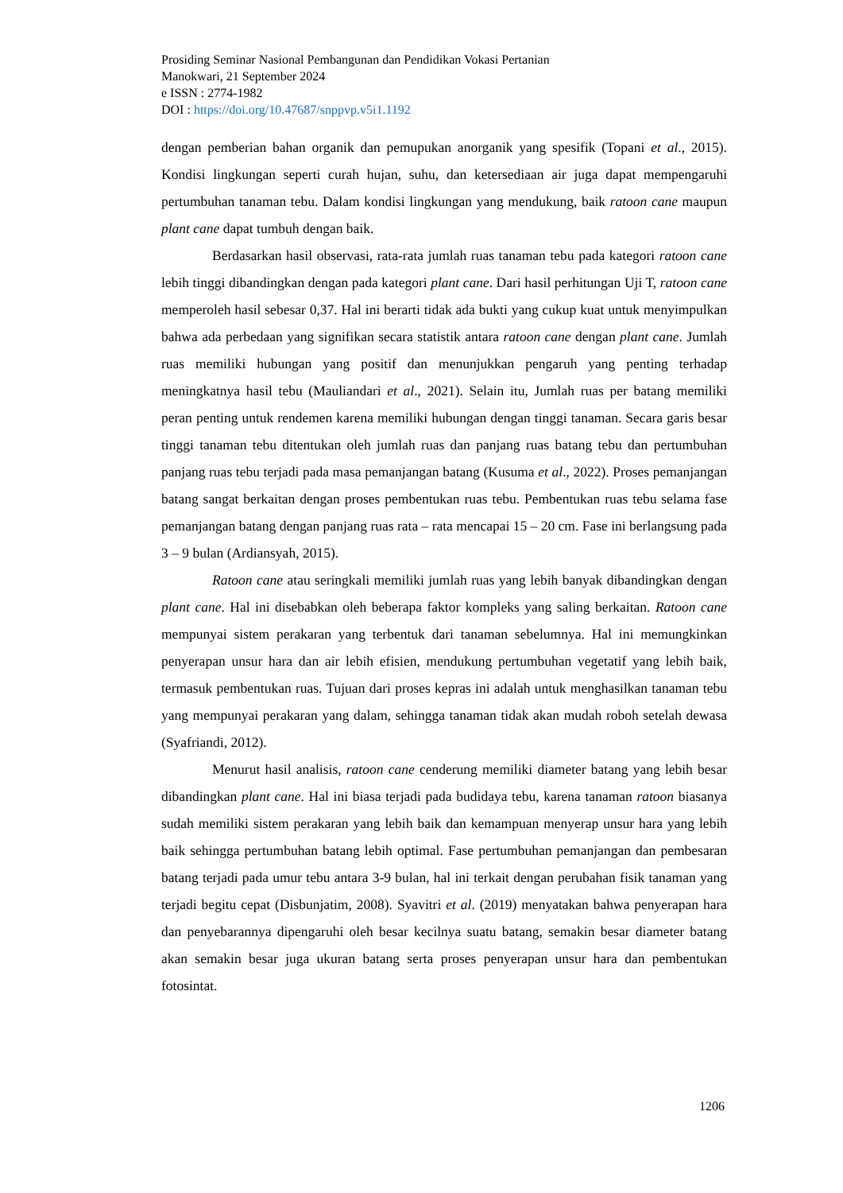Prosiding Seminar Nasional Pembangunan dan Pendidikan Vokasi Pertanian
Manokwari, 21 September 2024
e ISSN : 2774-1982
DOI : https://doi.org/10.47687/snppvp.v5i1.1192
dengan pemberian bahan organik dan pemupukan anorganik yang spesifik (Topani et al., 2015). Kondisi lingkungan seperti curah hujan, suhu, dan ketersediaan air juga dapat mempengaruhi pertumbuhan tanaman tebu. Dalam kondisi lingkungan yang mendukung, baik ratoon cane maupun plant cane dapat tumbuh dengan baik.
Berdasarkan hasil observasi, rata-rata jumlah ruas tanaman tebu pada kategori ratoon cane lebih tinggi dibandingkan dengan pada kategori plant cane. Dari hasil perhitungan Uji T, ratoon cane memperoleh hasil sebesar 0,37. Hal ini berarti tidak ada bukti yang cukup kuat untuk menyimpulkan bahwa ada perbedaan yang signifikan secara statistik antara ratoon cane dengan plant cane. Jumlah ruas memiliki hubungan yang positif dan menunjukkan pengaruh yang penting terhadap meningkatnya hasil tebu (Mauliandari et al., 2021). Selain itu, Jumlah ruas per batang memiliki peran penting untuk rendemen karena memiliki hubungan dengan tinggi tanaman. Secara garis besar tinggi tanaman tebu ditentukan oleh jumlah ruas dan panjang ruas batang tebu dan pertumbuhan panjang ruas tebu terjadi pada masa pemanjangan batang (Kusuma et al., 2022). Proses pemanjangan batang sangat berkaitan dengan proses pembentukan ruas tebu. Pembentukan ruas tebu selama fase pemanjangan batang dengan panjang ruas rata – rata mencapai 15 – 20 cm. Fase ini berlangsung pada 3 – 9 bulan (Ardiansyah, 2015).
Ratoon cane atau seringkali memiliki jumlah ruas yang lebih banyak dibandingkan dengan plant cane. Hal ini disebabkan oleh beberapa faktor kompleks yang saling berkaitan. Ratoon cane mempunyai sistem perakaran yang terbentuk dari tanaman sebelumnya. Hal ini memungkinkan penyerapan unsur hara dan air lebih efisien, mendukung pertumbuhan vegetatif yang lebih baik, termasuk pembentukan ruas. Tujuan dari proses kepras ini adalah untuk menghasilkan tanaman tebu yang mempunyai perakaran yang dalam, sehingga tanaman tidak akan mudah roboh setelah dewasa (Syafriandi, 2012).
Menurut hasil analisis, ratoon cane cenderung memiliki diameter batang yang lebih besar dibandingkan plant cane. Hal ini biasa terjadi pada budidaya tebu, karena tanaman ratoon biasanya sudah memiliki sistem perakaran yang lebih baik dan kemampuan menyerap unsur hara yang lebih baik sehingga pertumbuhan batang lebih optimal. Fase pertumbuhan pemanjangan dan pembesaran batang terjadi pada umur tebu antara 3-9 bulan, hal ini terkait dengan perubahan fisik tanaman yang terjadi begitu cepat (Disbunjatim, 2008). Syavitri et al. (2019) menyatakan bahwa penyerapan hara dan penyebarannya dipengaruhi oleh besar kecilnya suatu batang, semakin besar diameter batang akan semakin besar juga ukuran batang serta proses penyerapan unsur hara dan pembentukan fotosintat.
1206